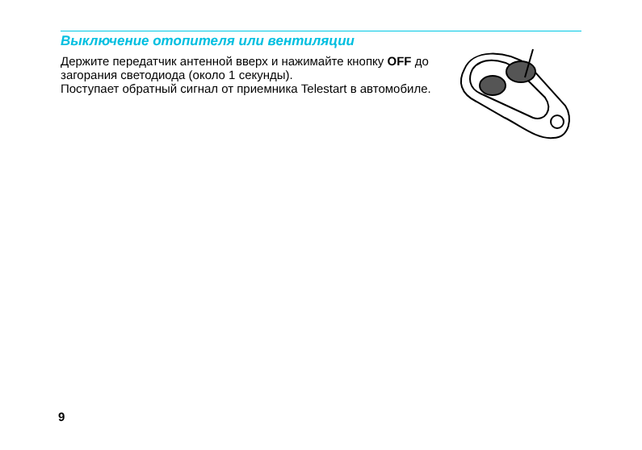Выключение отопителя или вентиляции
Держите передатчик антенной вверх и нажимайте кнопку OFF до загорания светодиода (около 1 секунды).
Поступает обратный сигнал от приемника Telestart в автомобиле.
9